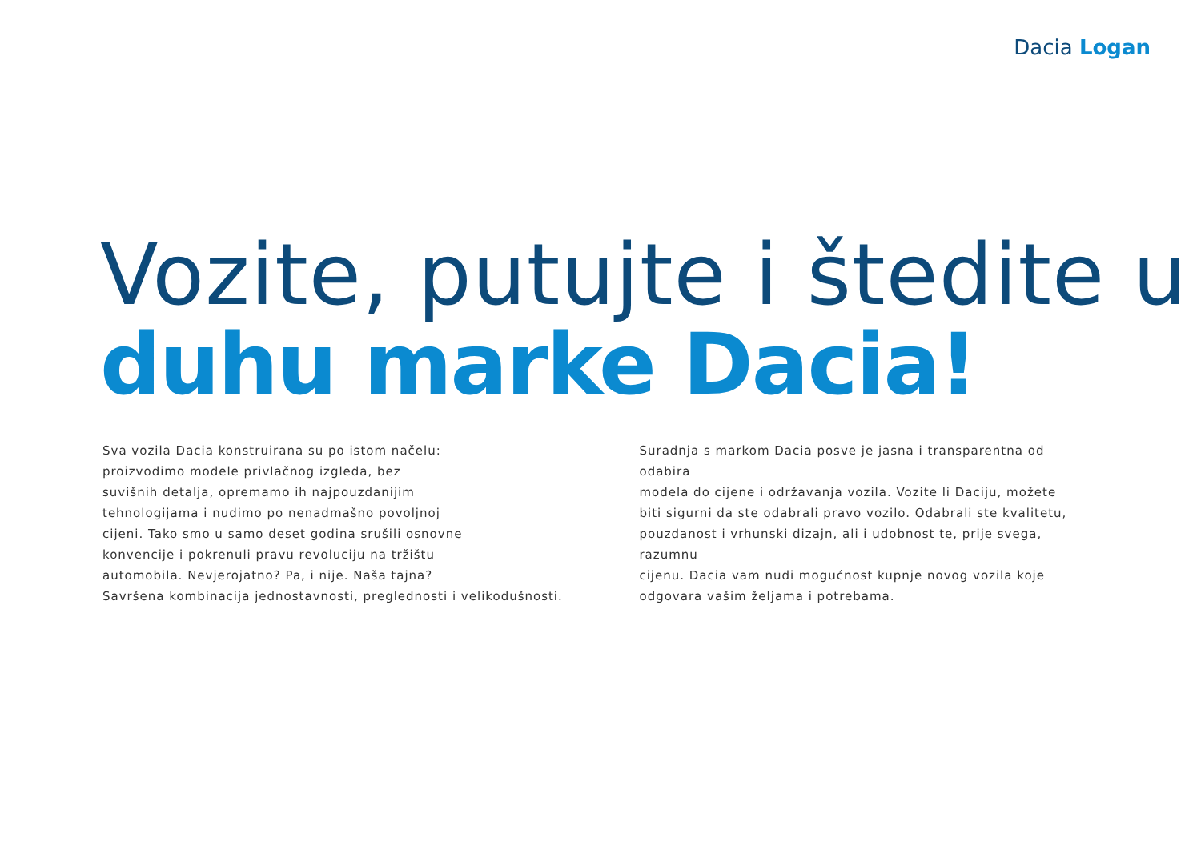Dacia Logan
Vozite, putujte i štedite u
duhu marke Dacia!
Sva vozila Dacia konstruirana su po istom načelu:
proizvodimo modele privlačnog izgleda, bez
suvišnih detalja, opremamo ih najpouzdanijim
tehnologijama i nudimo po nenadmašno povoljnoj
cijeni. Tako smo u samo deset godina srušili osnovne
konvencije i pokrenuli pravu revoluciju na tržištu
automobila. Nevjerojatno? Pa, i nije. Naša tajna?
Savršena kombinacija jednostavnosti, preglednosti i velikodušnosti.
Suradnja s markom Dacia posve je jasna i transparentna od odabira
modela do cijene i održavanja vozila. Vozite li Daciju, možete
biti sigurni da ste odabrali pravo vozilo. Odabrali ste kvalitetu,
pouzdanost i vrhunski dizajn, ali i udobnost te, prije svega, razumnu
cijenu. Dacia vam nudi mogućnost kupnje novog vozila koje
odgovara vašim željama i potrebama.